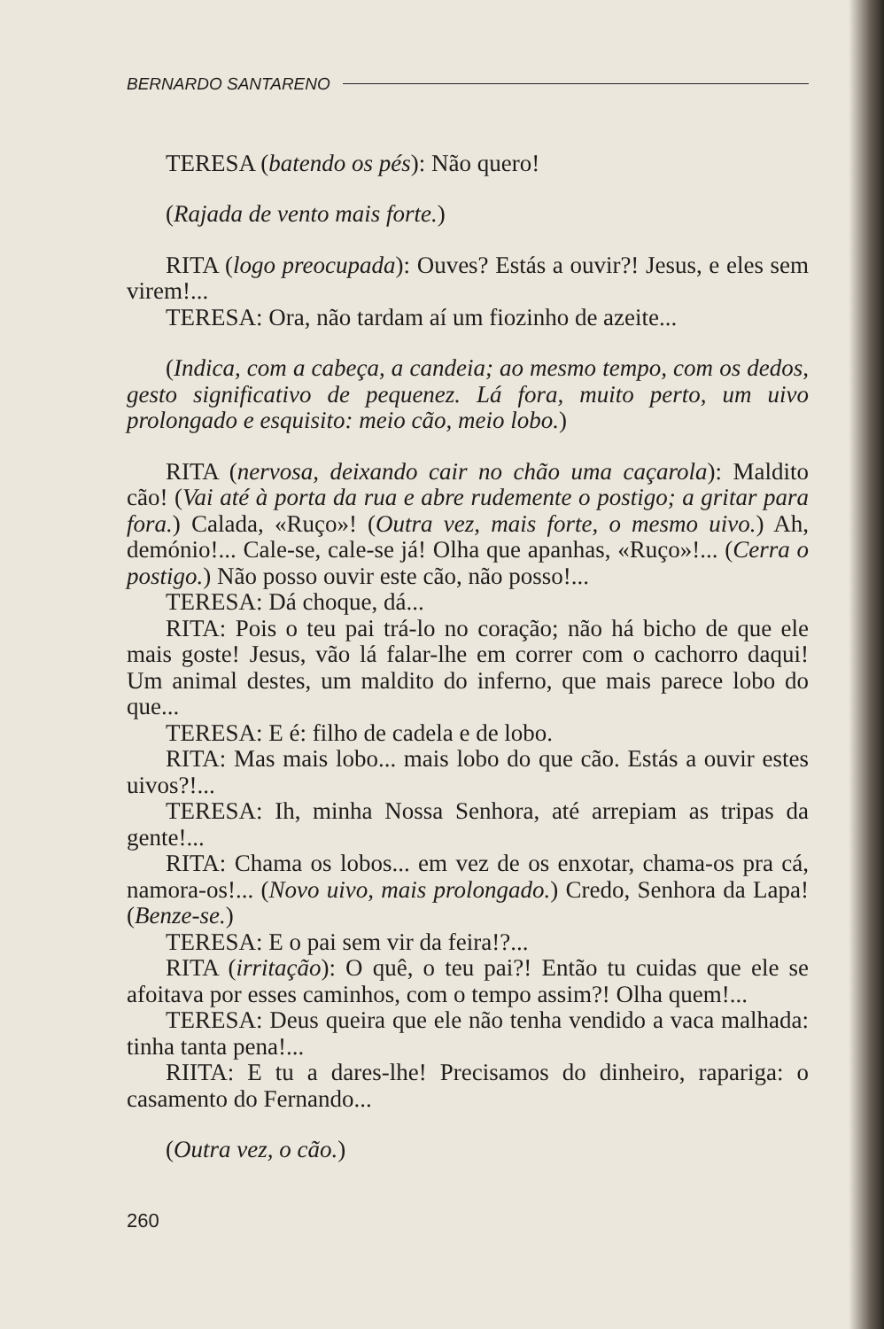BERNARDO SANTARENO
TERESA (batendo os pés): Não quero!
(Rajada de vento mais forte.)
RITA (logo preocupada): Ouves? Estás a ouvir?! Jesus, e eles sem virem!...
TERESA: Ora, não tardam aí um fiozinho de azeite...
(Indica, com a cabeça, a candeia; ao mesmo tempo, com os dedos, gesto significativo de pequenez. Lá fora, muito perto, um uivo prolongado e esquisito: meio cão, meio lobo.)
RITA (nervosa, deixando cair no chão uma caçarola): Maldito cão! (Vai até à porta da rua e abre rudemente o postigo; a gritar para fora.) Calada, «Ruço»! (Outra vez, mais forte, o mesmo uivo.) Ah, demónio!... Cale-se, cale-se já! Olha que apanhas, «Ruço»!... (Cerra o postigo.) Não posso ouvir este cão, não posso!...
TERESA: Dá choque, dá...
RITA: Pois o teu pai trá-lo no coração; não há bicho de que ele mais goste! Jesus, vão lá falar-lhe em correr com o cachorro daqui! Um animal destes, um maldito do inferno, que mais parece lobo do que...
TERESA: E é: filho de cadela e de lobo.
RITA: Mas mais lobo... mais lobo do que cão. Estás a ouvir estes uivos?!...
TERESA: Ih, minha Nossa Senhora, até arrepiam as tripas da gente!...
RITA: Chama os lobos... em vez de os enxotar, chama-os pra cá, namora-os!... (Novo uivo, mais prolongado.) Credo, Senhora da Lapa! (Benze-se.)
TERESA: E o pai sem vir da feira!?...
RITA (irritação): O quê, o teu pai?! Então tu cuidas que ele se afoitava por esses caminhos, com o tempo assim?! Olha quem!...
TERESA: Deus queira que ele não tenha vendido a vaca malhada: tinha tanta pena!...
RIITA: E tu a dares-lhe! Precisamos do dinheiro, rapariga: o casamento do Fernando...
(Outra vez, o cão.)
260